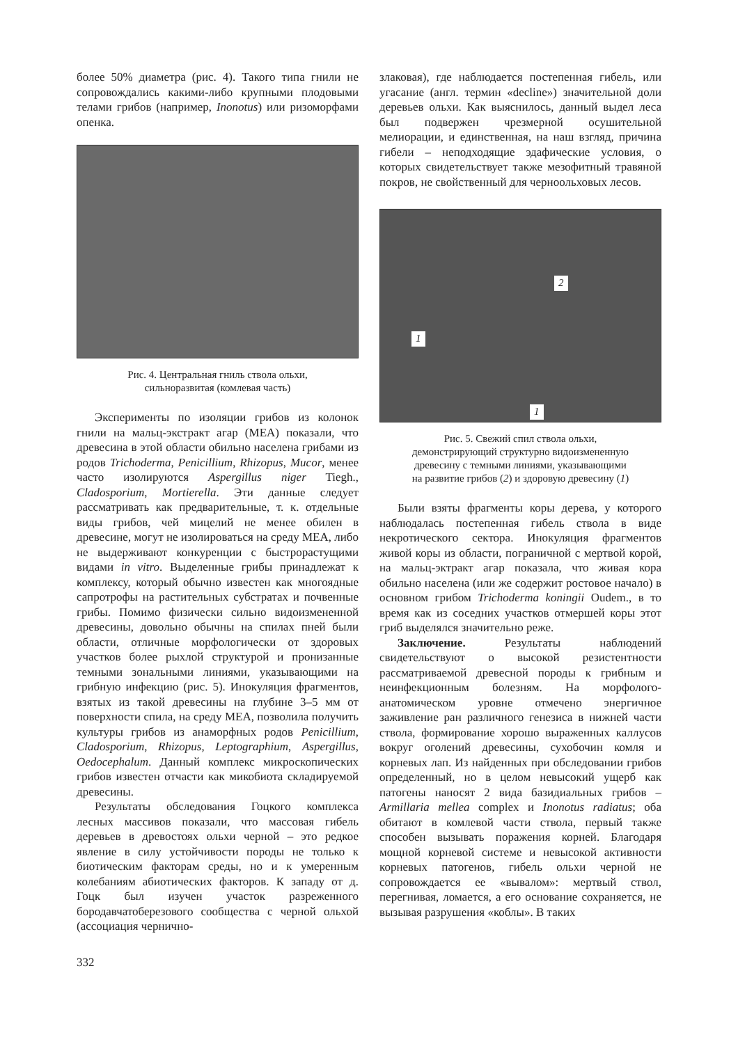более 50% диаметра (рис. 4). Такого типа гнили не сопровождались какими-либо крупными плодовыми телами грибов (например, Inonotus) или ризоморфами опенка.
Рис. 4. Центральная гниль ствола ольхи,
сильноразвитая (комлевая часть)
Эксперименты по изоляции грибов из колонок гнили на мальц-экстракт агар (МЕА) показали, что древесина в этой области обильно населена грибами из родов Trichoderma, Penicillium, Rhizopus, Mucor, менее часто изолируются Aspergillus niger Tiegh., Cladosporium, Mortierella. Эти данные следует рассматривать как предварительные, т. к. отдельные виды грибов, чей мицелий не менее обилен в древесине, могут не изолироваться на среду МЕА, либо не выдерживают конкуренции с быстрорастущими видами in vitro. Выделенные грибы принадлежат к комплексу, который обычно известен как многоядные сапротрофы на растительных субстратах и почвенные грибы. Помимо физически сильно видоизмененной древесины, довольно обычны на спилах пней были области, отличные морфологически от здоровых участков более рыхлой структурой и пронизанные темными зональными линиями, указывающими на грибную инфекцию (рис. 5). Инокуляция фрагментов, взятых из такой древесины на глубине 3–5 мм от поверхности спила, на среду МЕА, позволила получить культуры грибов из анаморфных родов Penicillium, Cladosporium, Rhizopus, Leptographium, Aspergillus, Oedocephalum. Данный комплекс микроскопических грибов известен отчасти как микобиота складируемой древесины.
Результаты обследования Гоцкого комплекса лесных массивов показали, что массовая гибель деревьев в древостоях ольхи черной – это редкое явление в силу устойчивости породы не только к биотическим факторам среды, но и к умеренным колебаниям абиотических факторов. К западу от д. Гоцк был изучен участок разреженного бородавчатоберезового сообщества с черной ольхой (ассоциация чернично-
злаковая), где наблюдается постепенная гибель, или угасание (англ. термин «decline») значительной доли деревьев ольхи. Как выяснилось, данный выдел леса был подвержен чрезмерной осушительной мелиорации, и единственная, на наш взгляд, причина гибели – неподходящие эдафические условия, о которых свидетельствует также мезофитный травяной покров, не свойственный для черноольховых лесов.
2
1
1
Рис. 5. Свежий спил ствола ольхи,
демонстрирующий структурно видоизмененную
древесину с темными линиями, указывающими
на развитие грибов (2) и здоровую древесину (1)
Были взяты фрагменты коры дерева, у которого наблюдалась постепенная гибель ствола в виде некротического сектора. Инокуляция фрагментов живой коры из области, пограничной с мертвой корой, на мальц-эктракт агар показала, что живая кора обильно населена (или же содержит ростовое начало) в основном грибом Trichoderma koningii Oudem., в то время как из соседних участков отмершей коры этот гриб выделялся значительно реже.
Заключение. Результаты наблюдений свидетельствуют о высокой резистентности рассматриваемой древесной породы к грибным и неинфекционным болезням. На морфолого-анатомическом уровне отмечено энергичное заживление ран различного генезиса в нижней части ствола, формирование хорошо выраженных каллусов вокруг оголений древесины, сухобочин комля и корневых лап. Из найденных при обследовании грибов определенный, но в целом невысокий ущерб как патогены наносят 2 вида базидиальных грибов – Armillaria mellea complex и Inonotus radiatus; оба обитают в комлевой части ствола, первый также способен вызывать поражения корней. Благодаря мощной корневой системе и невысокой активности корневых патогенов, гибель ольхи черной не сопровождается ее «вывалом»: мертвый ствол, перегнивая, ломается, а его основание сохраняется, не вызывая разрушения «коблы». В таких
332